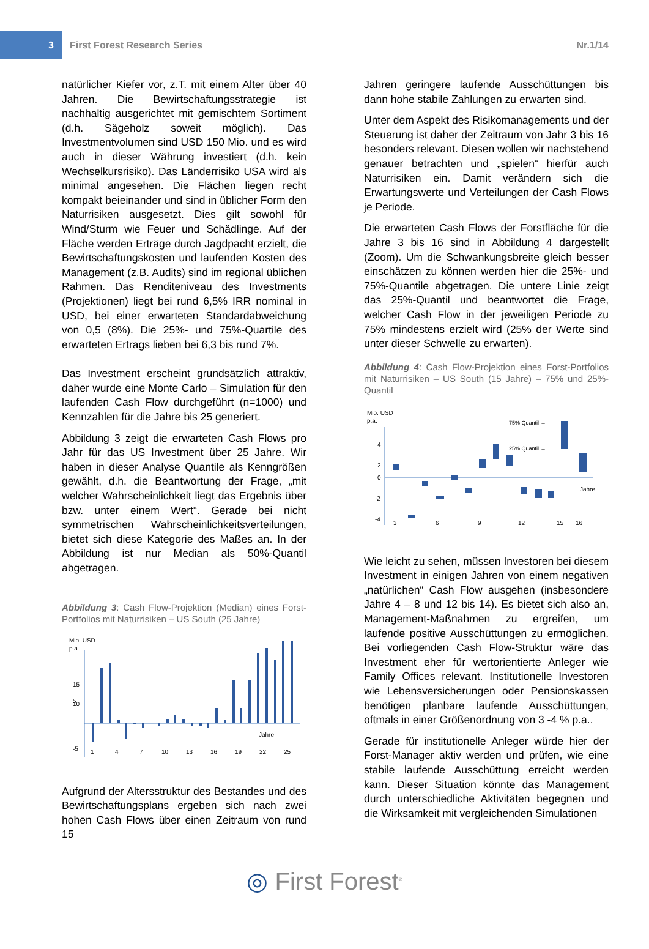3
First Forest Research Series Nr.1/14
natürlicher Kiefer vor, z.T. mit einem Alter über 40 Jahren. Die Bewirtschaftungsstrategie ist nachhaltig ausgerichtet mit gemischtem Sortiment (d.h. Sägeholz soweit möglich). Das Investmentvolumen sind USD 150 Mio. und es wird auch in dieser Währung investiert (d.h. kein Wechselkursrisiko). Das Länderrisiko USA wird als minimal angesehen. Die Flächen liegen recht kompakt beieinander und sind in üblicher Form den Naturrisiken ausgesetzt. Dies gilt sowohl für Wind/Sturm wie Feuer und Schädlinge. Auf der Fläche werden Erträge durch Jagdpacht erzielt, die Bewirtschaftungskosten und laufenden Kosten des Management (z.B. Audits) sind im regional üblichen Rahmen. Das Renditeniveau des Investments (Projektionen) liegt bei rund 6,5% IRR nominal in USD, bei einer erwarteten Standardabweichung von 0,5 (8%). Die 25%- und 75%-Quartile des erwarteten Ertrags lieben bei 6,3 bis rund 7%.
Das Investment erscheint grundsätzlich attraktiv, daher wurde eine Monte Carlo – Simulation für den laufenden Cash Flow durchgeführt (n=1000) und Kennzahlen für die Jahre bis 25 generiert.
Abbildung 3 zeigt die erwarteten Cash Flows pro Jahr für das US Investment über 25 Jahre. Wir haben in dieser Analyse Quantile als Kenngrößen gewählt, d.h. die Beantwortung der Frage, „mit welcher Wahrscheinlichkeit liegt das Ergebnis über bzw. unter einem Wert“. Gerade bei nicht symmetrischen Wahrscheinlichkeitsverteilungen, bietet sich diese Kategorie des Maßes an. In der Abbildung ist nur Median als 50%-Quantil abgetragen.
Abbildung 3: Cash Flow-Projektion (Median) eines Forst-Portfolios mit Naturrisiken – US South (25 Jahre)
Mio. USD
p.a.
15
10
5
-5
Jahre
1
4
7
10
13
16
19
22
25
Aufgrund der Altersstruktur des Bestandes und des Bewirtschaftungsplans ergeben sich nach zwei hohen Cash Flows über einen Zeitraum von rund 15
Jahren geringere laufende Ausschüttungen bis dann hohe stabile Zahlungen zu erwarten sind.
Unter dem Aspekt des Risikomanagements und der Steuerung ist daher der Zeitraum von Jahr 3 bis 16 besonders relevant. Diesen wollen wir nachstehend genauer betrachten und „spielen“ hierfür auch Naturrisiken ein. Damit verändern sich die Erwartungswerte und Verteilungen der Cash Flows je Periode.
Die erwarteten Cash Flows der Forstfläche für die Jahre 3 bis 16 sind in Abbildung 4 dargestellt (Zoom). Um die Schwankungsbreite gleich besser einschätzen zu können werden hier die 25%- und 75%-Quantile abgetragen. Die untere Linie zeigt das 25%-Quantil und beantwortet die Frage, welcher Cash Flow in der jeweiligen Periode zu 75% mindestens erzielt wird (25% der Werte sind unter dieser Schwelle zu erwarten).
Abbildung 4: Cash Flow-Projektion eines Forst-Portfolios mit Naturrisiken – US South (15 Jahre) – 75% und 25%-Quantil
Mio. USD
p.a.
4
2
0
-2
-4
75% Quantil →
25% Quantil →
Jahre
3
6
9
12
15
16
Wie leicht zu sehen, müssen Investoren bei diesem Investment in einigen Jahren von einem negativen „natürlichen“ Cash Flow ausgehen (insbesondere Jahre 4 – 8 und 12 bis 14). Es bietet sich also an, Management-Maßnahmen zu ergreifen, um laufende positive Ausschüttungen zu ermöglichen. Bei vorliegenden Cash Flow-Struktur wäre das Investment eher für wertorientierte Anleger wie Family Offices relevant. Institutionelle Investoren wie Lebensversicherungen oder Pensionskassen benötigen planbare laufende Ausschüttungen, oftmals in einer Größenordnung von 3 -4 % p.a..
Gerade für institutionelle Anleger würde hier der Forst-Manager aktiv werden und prüfen, wie eine stabile laufende Ausschüttung erreicht werden kann. Dieser Situation könnte das Management durch unterschiedliche Aktivitäten begegnen und die Wirksamkeit mit vergleichenden Simulationen
◎ First Forest<sup>®</sup>